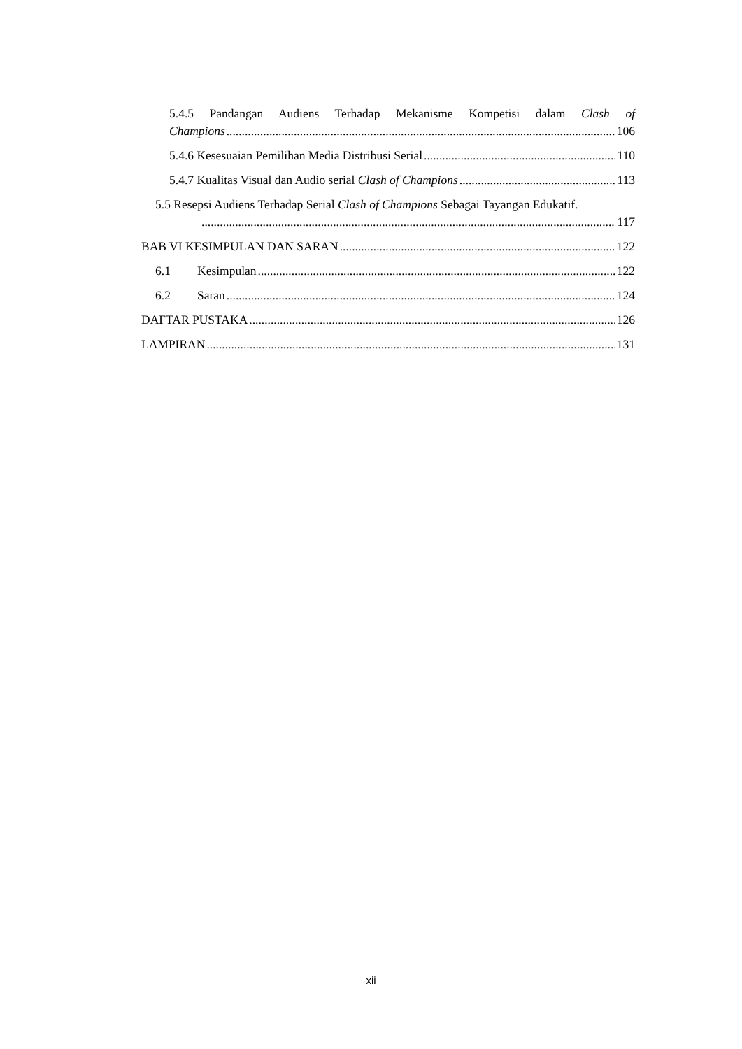5.4.5 Pandangan Audiens Terhadap Mekanisme Kompetisi dalam Clash of
Champions 106
5.4.6 Kesesuaian Pemilihan Media Distribusi Serial 110
5.4.7 Kualitas Visual dan Audio serial Clash of Champions 113
5.5 Resepsi Audiens Terhadap Serial Clash of Champions Sebagai Tayangan Edukatif.
117
BAB VI KESIMPULAN DAN SARAN 122
6.1 Kesimpulan 122
6.2 Saran 124
DAFTAR PUSTAKA 126
LAMPIRAN 131
xii